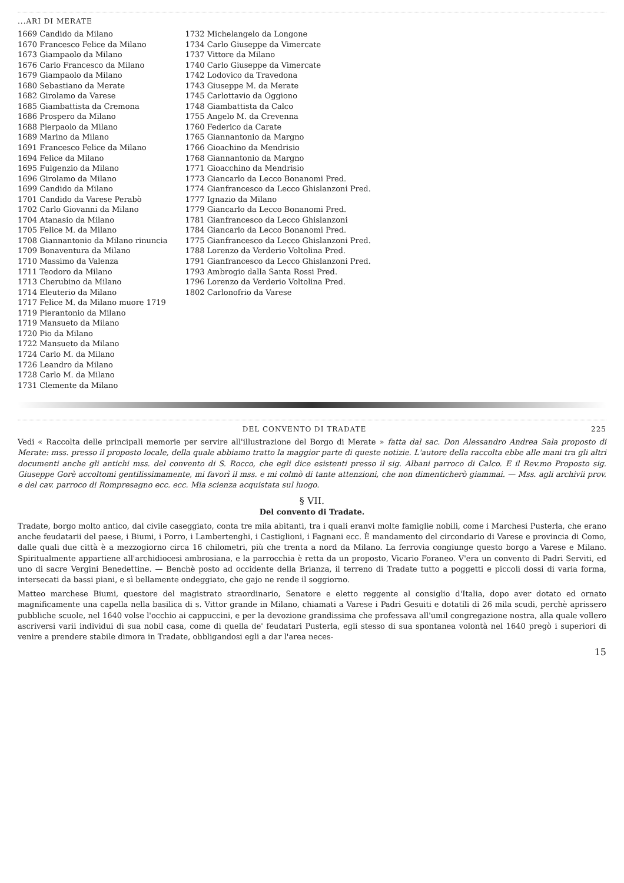...ARI DI MERATE
1669 Candido da Milano
1670 Francesco Felice da Milano
1673 Giampaolo da Milano
1676 Carlo Francesco da Milano
1679 Giampaolo da Milano
1680 Sebastiano da Merate
1682 Girolamo da Varese
1685 Giambattista da Cremona
1686 Prospero da Milano
1688 Pierpaolo da Milano
1689 Marino da Milano
1691 Francesco Felice da Milano
1694 Felice da Milano
1695 Fulgenzio da Milano
1696 Girolamo da Milano
1699 Candido da Milano
1701 Candido da Varese Perabò
1702 Carlo Giovanni da Milano
1704 Atanasio da Milano
1705 Felice M. da Milano
1708 Giannantonio da Milano rinuncia
1709 Bonaventura da Milano
1710 Massimo da Valenza
1711 Teodoro da Milano
1713 Cherubino da Milano
1714 Eleuterio da Milano
1717 Felice M. da Milano muore 1719
1719 Pierantonio da Milano
1719 Mansueto da Milano
1720 Pio da Milano
1722 Mansueto da Milano
1724 Carlo M. da Milano
1726 Leandro da Milano
1728 Carlo M. da Milano
1731 Clemente da Milano
1732 Michelangelo da Longone
1734 Carlo Giuseppe da Vimercate
1737 Vittore da Milano
1740 Carlo Giuseppe da Vimercate
1742 Lodovico da Travedona
1743 Giuseppe M. da Merate
1745 Carlottavio da Oggiono
1748 Giambattista da Calco
1755 Angelo M. da Crevenna
1760 Federico da Carate
1765 Giannantonio da Margno
1766 Gioachino da Mendrisio
1768 Giannantonio da Margno
1771 Gioacchino da Mendrisio
1773 Giancarlo da Lecco Bonanomi Pred.
1774 Gianfrancesco da Lecco Ghislanzoni Pred.
1777 Ignazio da Milano
1779 Giancarlo da Lecco Bonanomi Pred.
1781 Gianfrancesco da Lecco Ghislanzoni
1784 Giancarlo da Lecco Bonanomi Pred.
1775 Gianfrancesco da Lecco Ghislanzoni Pred.
1788 Lorenzo da Verderio Voltolina Pred.
1791 Gianfrancesco da Lecco Ghislanzoni Pred.
1793 Ambrogio dalla Santa Rossi Pred.
1796 Lorenzo da Verderio Voltolina Pred.
1802 Carlonofrio da Varese
DEL CONVENTO DI TRADATE 225
Vedi « Raccolta delle principali memorie per servire all'illustrazione del Borgo di Merate » fatta dal sac. Don Alessandro Andrea Sala proposto di Merate: mss. presso il proposto locale, della quale abbiamo tratto la maggior parte di queste notizie. L'autore della raccolta ebbe alle mani tra gli altri documenti anche gli antichi mss. del convento di S. Rocco, che egli dice esistenti presso il sig. Albani parroco di Calco. E il Rev.mo Proposto sig. Giuseppe Gorè accoltomi gentilissimamente, mi favorì il mss. e mi colmò di tante attenzioni, che non dimenticherò giammai. — Mss. agli archivii prov. e del cav. parroco di Rompresagno ecc. ecc. Mia scienza acquistata sul luogo.
§ VII.
Del convento di Tradate.
Tradate, borgo molto antico, dal civile caseggiato, conta tre mila abitanti, tra i quali eranvi molte famiglie nobili, come i Marchesi Pusterla, che erano anche feudatarii del paese, i Biumi, i Porro, i Lambertenghi, i Castiglioni, i Fagnani ecc. È mandamento del circondario di Varese e provincia di Como, dalle quali due città è a mezzogiorno circa 16 chilometri, più che trenta a nord da Milano. La ferrovia congiunge questo borgo a Varese e Milano. Spiritualmente appartiene all'archidiocesi ambrosiana, e la parrocchia è retta da un proposto, Vicario Foraneo. V'era un convento di Padri Serviti, ed uno di sacre Vergini Benedettine. — Benchè posto ad occidente della Brianza, il terreno di Tradate tutto a poggetti e piccoli dossi di varia forma, intersecati da bassi piani, e sì bellamente ondeggiato, che gajo ne rende il soggiorno.
Matteo marchese Biumi, questore del magistrato straordinario, Senatore e eletto reggente al consiglio d'Italia, dopo aver dotato ed ornato magnificamente una capella nella basilica di s. Vittor grande in Milano, chiamati a Varese i Padri Gesuiti e dotatili di 26 mila scudi, perchè aprissero pubbliche scuole, nel 1640 volse l'occhio ai cappuccini, e per la devozione grandissima che professava all'umil congregazione nostra, alla quale vollero ascriversi varii individui di sua nobil casa, come di quella de' feudatari Pusterla, egli stesso di sua spontanea volontà nel 1640 pregò i superiori di venire a prendere stabile dimora in Tradate, obbligandosi egli a dar l'area neces-
15